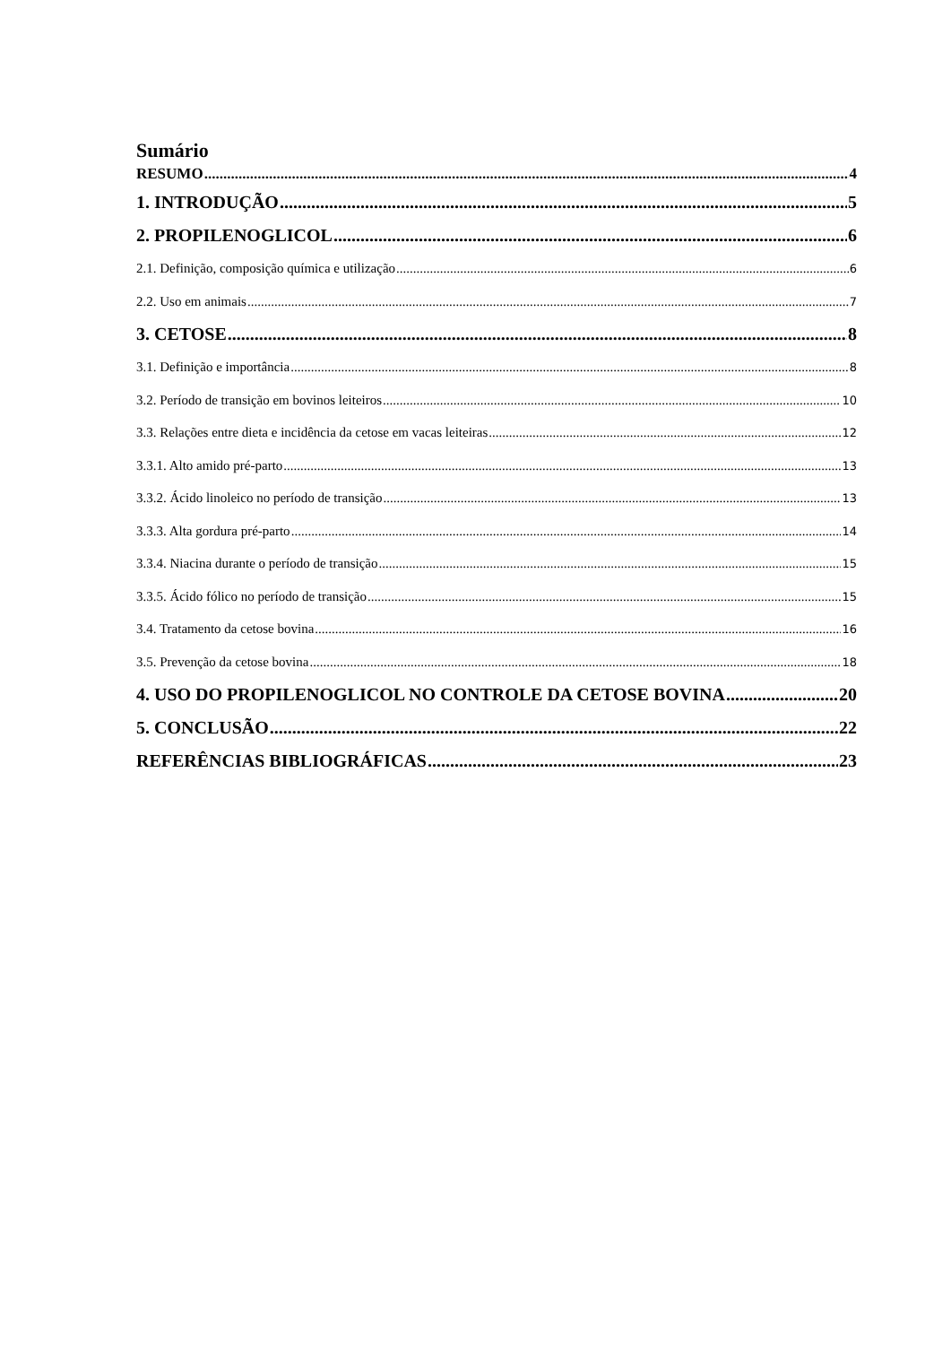Sumário
RESUMO 4
1. INTRODUÇÃO 5
2. PROPILENOGLICOL 6
2.1. Definição, composição química e utilização 6
2.2. Uso em animais 7
3. CETOSE 8
3.1. Definição e importância 8
3.2. Período de transição em bovinos leiteiros 10
3.3. Relações entre dieta e incidência da cetose em vacas leiteiras 12
3.3.1. Alto amido pré-parto 13
3.3.2. Ácido linoleico no período de transição 13
3.3.3. Alta gordura pré-parto 14
3.3.4. Niacina durante o período de transição 15
3.3.5. Ácido fólico no período de transição 15
3.4. Tratamento da cetose bovina 16
3.5. Prevenção da cetose bovina 18
4. USO DO PROPILENOGLICOL NO CONTROLE DA CETOSE BOVINA 20
5. CONCLUSÃO 22
REFERÊNCIAS BIBLIOGRÁFICAS 23